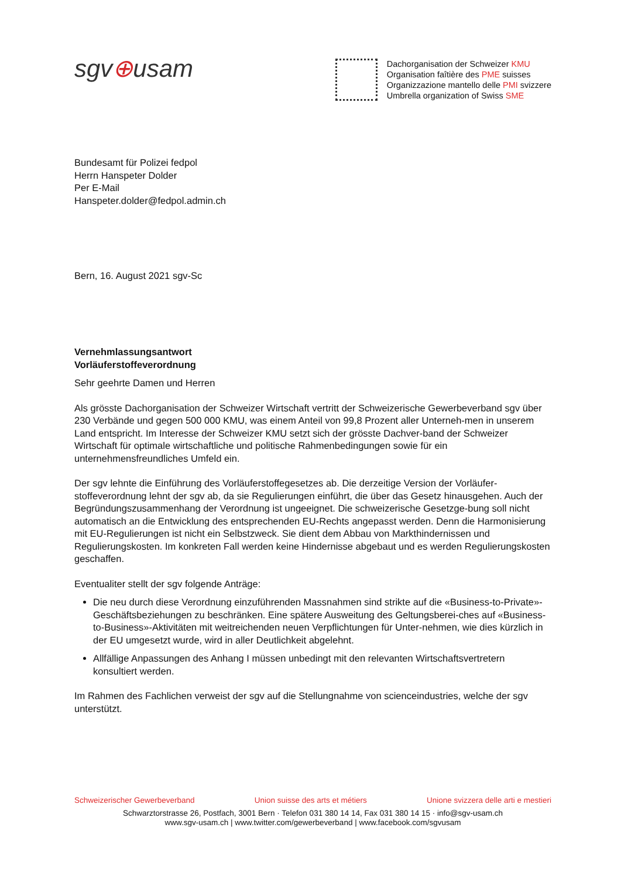sgv⊕usam
Dachorganisation der Schweizer KMU
Organisation faîtière des PME suisses
Organizzazione mantello delle PMI svizzere
Umbrella organization of Swiss SME
Bundesamt für Polizei fedpol
Herrn Hanspeter Dolder
Per E-Mail
Hanspeter.dolder@fedpol.admin.ch
Bern, 16. August 2021 sgv-Sc
Vernehmlassungsantwort
Vorläuferstoffeverordnung
Sehr geehrte Damen und Herren
Als grösste Dachorganisation der Schweizer Wirtschaft vertritt der Schweizerische Gewerbeverband sgv über 230 Verbände und gegen 500 000 KMU, was einem Anteil von 99,8 Prozent aller Unterneh-men in unserem Land entspricht. Im Interesse der Schweizer KMU setzt sich der grösste Dachver-band der Schweizer Wirtschaft für optimale wirtschaftliche und politische Rahmenbedingungen sowie für ein unternehmensfreundliches Umfeld ein.
Der sgv lehnte die Einführung des Vorläuferstoffegesetzes ab. Die derzeitige Version der Vorläufer-stoffeverordnung lehnt der sgv ab, da sie Regulierungen einführt, die über das Gesetz hinausgehen. Auch der Begründungszusammenhang der Verordnung ist ungeeignet. Die schweizerische Gesetzge-bung soll nicht automatisch an die Entwicklung des entsprechenden EU-Rechts angepasst werden. Denn die Harmonisierung mit EU-Regulierungen ist nicht ein Selbstzweck. Sie dient dem Abbau von Markthindernissen und Regulierungskosten. Im konkreten Fall werden keine Hindernisse abgebaut und es werden Regulierungskosten geschaffen.
Eventualiter stellt der sgv folgende Anträge:
Die neu durch diese Verordnung einzuführenden Massnahmen sind strikte auf die «Business-to-Private»-Geschäftsbeziehungen zu beschränken. Eine spätere Ausweitung des Geltungsberei-ches auf «Business-to-Business»-Aktivitäten mit weitreichenden neuen Verpflichtungen für Unter-nehmen, wie dies kürzlich in der EU umgesetzt wurde, wird in aller Deutlichkeit abgelehnt.
Allfällige Anpassungen des Anhang I müssen unbedingt mit den relevanten Wirtschaftsvertretern konsultiert werden.
Im Rahmen des Fachlichen verweist der sgv auf die Stellungnahme von scienceindustries, welche der sgv unterstützt.
Schweizerischer Gewerbeverband Union suisse des arts et métiers Unione svizzera delle arti e mestieri
Schwarztorstrasse 26, Postfach, 3001 Bern · Telefon 031 380 14 14, Fax 031 380 14 15 · info@sgv-usam.ch
www.sgv-usam.ch | www.twitter.com/gewerbeverband | www.facebook.com/sgvusam